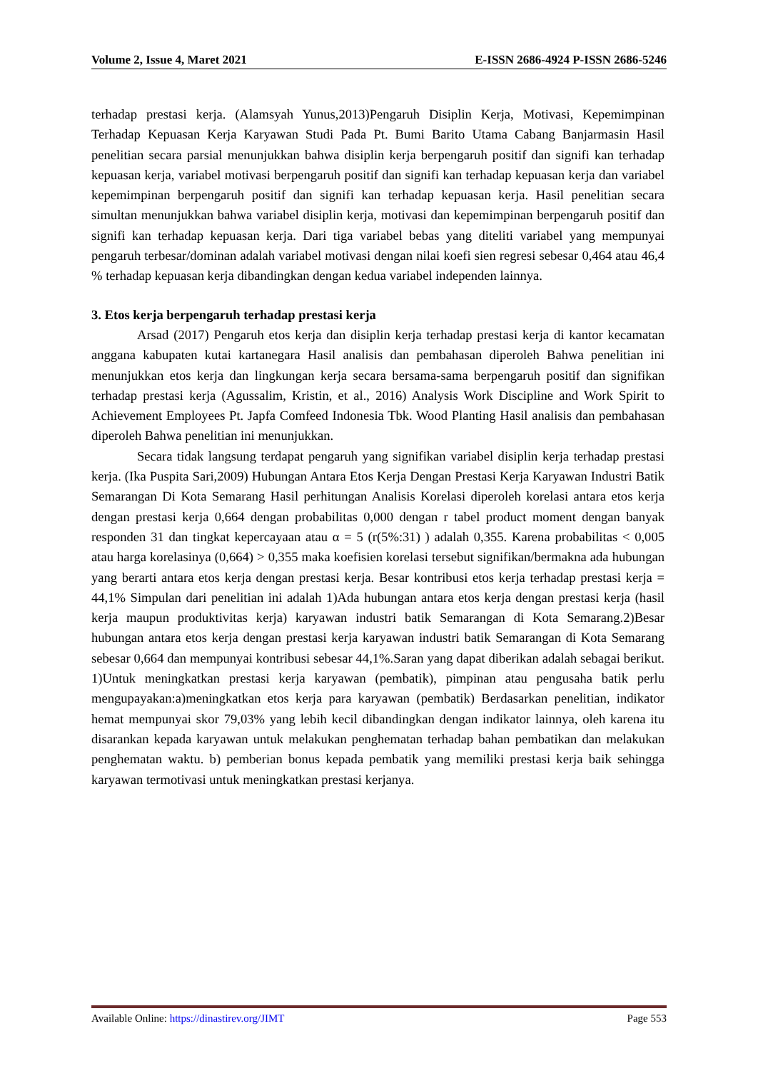Volume 2, Issue 4, Maret 2021 E-ISSN 2686-4924 P-ISSN 2686-5246
terhadap prestasi kerja. (Alamsyah Yunus,2013)Pengaruh Disiplin Kerja, Motivasi, Kepemimpinan Terhadap Kepuasan Kerja Karyawan Studi Pada Pt. Bumi Barito Utama Cabang Banjarmasin Hasil penelitian secara parsial menunjukkan bahwa disiplin kerja berpengaruh positif dan signifi kan terhadap kepuasan kerja, variabel motivasi berpengaruh positif dan signifi kan terhadap kepuasan kerja dan variabel kepemimpinan berpengaruh positif dan signifi kan terhadap kepuasan kerja. Hasil penelitian secara simultan menunjukkan bahwa variabel disiplin kerja, motivasi dan kepemimpinan berpengaruh positif dan signifi kan terhadap kepuasan kerja. Dari tiga variabel bebas yang diteliti variabel yang mempunyai pengaruh terbesar/dominan adalah variabel motivasi dengan nilai koefi sien regresi sebesar 0,464 atau 46,4 % terhadap kepuasan kerja dibandingkan dengan kedua variabel independen lainnya.
3. Etos kerja berpengaruh terhadap prestasi kerja
Arsad (2017) Pengaruh etos kerja dan disiplin kerja terhadap prestasi kerja di kantor kecamatan anggana kabupaten kutai kartanegara Hasil analisis dan pembahasan diperoleh Bahwa penelitian ini menunjukkan etos kerja dan lingkungan kerja secara bersama-sama berpengaruh positif dan signifikan terhadap prestasi kerja (Agussalim, Kristin, et al., 2016) Analysis Work Discipline and Work Spirit to Achievement Employees Pt. Japfa Comfeed Indonesia Tbk. Wood Planting Hasil analisis dan pembahasan diperoleh Bahwa penelitian ini menunjukkan.
Secara tidak langsung terdapat pengaruh yang signifikan variabel disiplin kerja terhadap prestasi kerja. (Ika Puspita Sari,2009) Hubungan Antara Etos Kerja Dengan Prestasi Kerja Karyawan Industri Batik Semarangan Di Kota Semarang Hasil perhitungan Analisis Korelasi diperoleh korelasi antara etos kerja dengan prestasi kerja 0,664 dengan probabilitas 0,000 dengan r tabel product moment dengan banyak responden 31 dan tingkat kepercayaan atau α = 5 (r(5%:31) ) adalah 0,355. Karena probabilitas < 0,005 atau harga korelasinya (0,664) > 0,355 maka koefisien korelasi tersebut signifikan/bermakna ada hubungan yang berarti antara etos kerja dengan prestasi kerja. Besar kontribusi etos kerja terhadap prestasi kerja = 44,1% Simpulan dari penelitian ini adalah 1)Ada hubungan antara etos kerja dengan prestasi kerja (hasil kerja maupun produktivitas kerja) karyawan industri batik Semarangan di Kota Semarang.2)Besar hubungan antara etos kerja dengan prestasi kerja karyawan industri batik Semarangan di Kota Semarang sebesar 0,664 dan mempunyai kontribusi sebesar 44,1%.Saran yang dapat diberikan adalah sebagai berikut. 1)Untuk meningkatkan prestasi kerja karyawan (pembatik), pimpinan atau pengusaha batik perlu mengupayakan:a)meningkatkan etos kerja para karyawan (pembatik) Berdasarkan penelitian, indikator hemat mempunyai skor 79,03% yang lebih kecil dibandingkan dengan indikator lainnya, oleh karena itu disarankan kepada karyawan untuk melakukan penghematan terhadap bahan pembatikan dan melakukan penghematan waktu. b) pemberian bonus kepada pembatik yang memiliki prestasi kerja baik sehingga karyawan termotivasi untuk meningkatkan prestasi kerjanya.
Available Online: https://dinastirev.org/JIMT Page 553